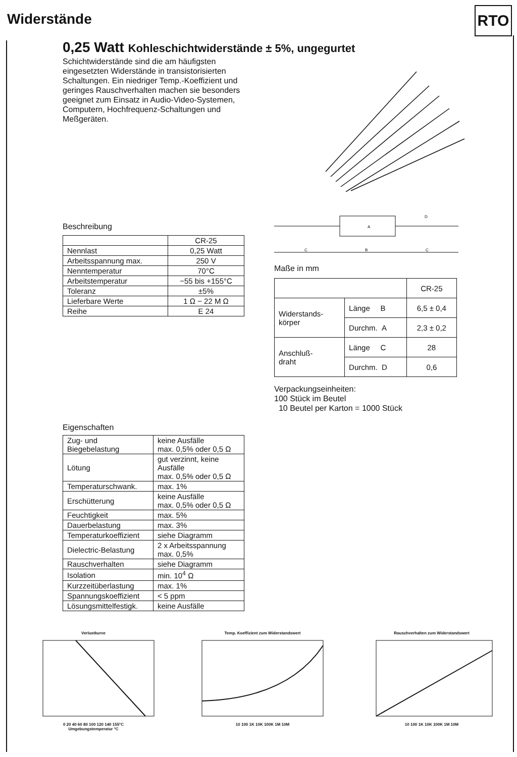Widerstände RTO
0,25 Watt Kohleschichtwiderstände ± 5%, ungegurtet
Schichtwiderstände sind die am häufigsten eingesetzten Widerstände in transistorisierten Schaltungen. Ein niedriger Temp.-Koeffizient und geringes Rauschverhalten machen sie besonders geeignet zum Einsatz in Audio-Video-Systemen, Computern, Hochfrequenz-Schaltungen und Meßgeräten.
Beschreibung
| | CR-25 |
| Nennlast | 0,25 Watt |
| Arbeitsspannung max. | 250 V |
| Nenntemperatur | 70°C |
| Arbeitstemperatur | −55 bis +155°C |
| Toleranz | ±5% |
| Lieferbare Werte | 1 Ω − 22 M Ω |
| Reihe | E 24 |
Eigenschaften
| Zug- und Biegebelastung | keine Ausfälle max. 0,5% oder 0,5 Ω |
| Lötung | gut verzinnt, keine Ausfälle max. 0,5% oder 0,5 Ω |
| Temperaturschwank. | max. 1% |
| Erschütterung | keine Ausfälle max. 0,5% oder 0,5 Ω |
| Feuchtigkeit | max. 5% |
| Dauerbelastung | max. 3% |
| Temperaturkoeffizient | siehe Diagramm |
| Dielectric-Belastung | 2 x Arbeitsspannung max. 0,5% |
| Rauschverhalten | siehe Diagramm |
| Isolation | min. 10<sup>4</sup> Ω |
| Kurzzeitüberlastung | max. 1% |
| Spannungskoeffizient | < 5 ppm |
| Lösungsmittelfestigk. | keine Ausfälle |
C
B
C
A
D
Maße in mm
| | | CR-25 |
| Widerstands- körper | Länge B | 6,5 ± 0,4 |
| | Durchm. A | 2,3 ± 0,2 |
| Anschluß- draht | Länge C | 28 |
| | Durchm. D | 0,6 |
Verpackungseinheiten:
100 Stück im Beutel
10 Beutel per Karton = 1000 Stück
Verlustkurve
0 20 40 60 80 100 120 140 155°C
Umgebungstemperatur °C
Temp. Koeffizient zum Widerstandswert
10 100 1K 10K 100K 1M 10M
Rauschverhalten zum Widerstandswert
10 100 1K 10K 100K 1M 10M